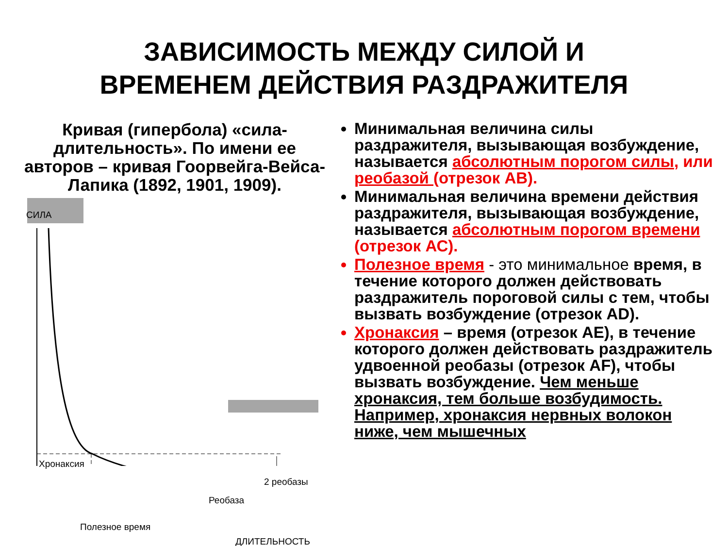ЗАВИСИМОСТЬ МЕЖДУ СИЛОЙ И
ВРЕМЕНЕМ ДЕЙСТВИЯ РАЗДРАЖИТЕЛЯ
Кривая (гипербола) «сила-длительность». По имени ее авторов – кривая Гоорвейга-Вейса-Лапика (1892, 1901, 1909).
СИЛА
Хронаксия
2 реобазы
Реобаза
Полезное время
ДЛИТЕЛЬНОСТЬ
Минимальная величина силы раздражителя, вызывающая возбуждение, называется абсолютным порогом силы, или реобазой (отрезок АВ).
Минимальная величина времени действия раздражителя, вызывающая возбуждение, называется абсолютным порогом времени (отрезок АС).
Полезное время - это минимальное время, в течение которого должен действовать раздражитель пороговой силы с тем, чтобы вызвать возбуждение (отрезок АD).
Хронаксия – время (отрезок АЕ), в течение которого должен действовать раздражитель удвоенной реобазы (отрезок АF), чтобы вызвать возбуждение. Чем меньше хронаксия, тем больше возбудимость. Например, хронаксия нервных волокон ниже, чем мышечных